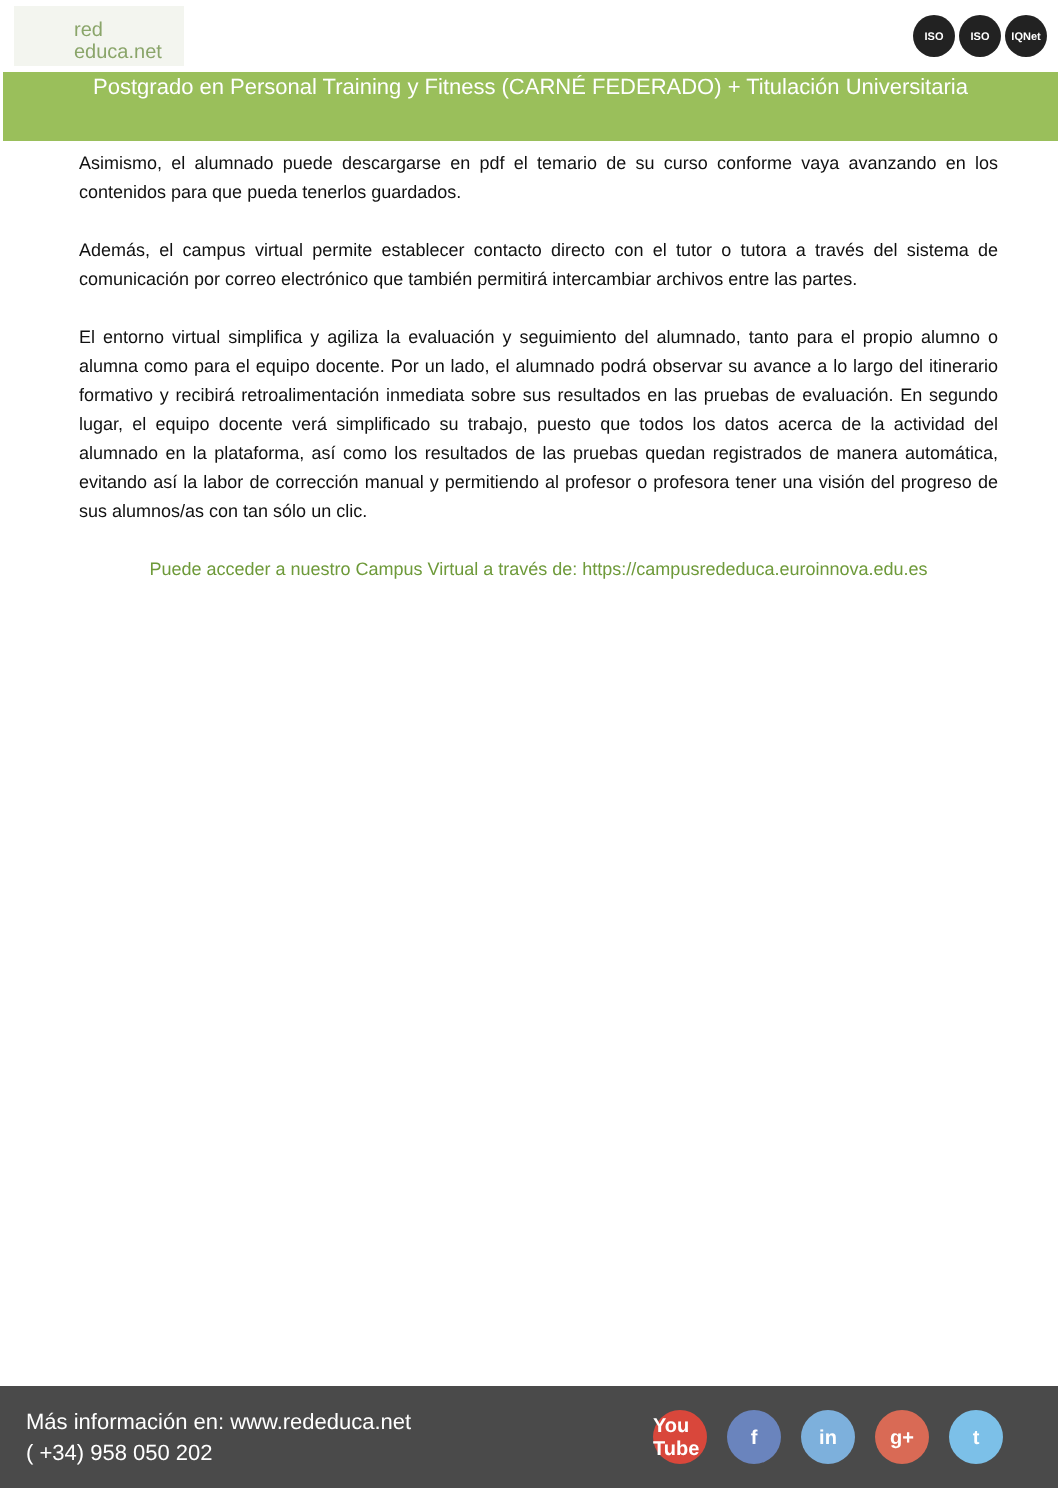red
educa.net
ISO ISO IQNet
Postgrado en Personal Training y Fitness (CARNÉ FEDERADO) + Titulación Universitaria
Asimismo, el alumnado puede descargarse en pdf el temario de su curso conforme vaya avanzando en los contenidos para que pueda tenerlos guardados.
Además, el campus virtual permite establecer contacto directo con el tutor o tutora a través del sistema de comunicación por correo electrónico que también permitirá intercambiar archivos entre las partes.
El entorno virtual simplifica y agiliza la evaluación y seguimiento del alumnado, tanto para el propio alumno o alumna como para el equipo docente. Por un lado, el alumnado podrá observar su avance a lo largo del itinerario formativo y recibirá retroalimentación inmediata sobre sus resultados en las pruebas de evaluación. En segundo lugar, el equipo docente verá simplificado su trabajo, puesto que todos los datos acerca de la actividad del alumnado en la plataforma, así como los resultados de las pruebas quedan registrados de manera automática, evitando así la labor de corrección manual y permitiendo al profesor o profesora tener una visión del progreso de sus alumnos/as con tan sólo un clic.
Puede acceder a nuestro Campus Virtual a través de: https://campusrededuca.euroinnova.edu.es
Más información en: www.rededuca.net
( +34) 958 050 202
You Tube f in g+ t